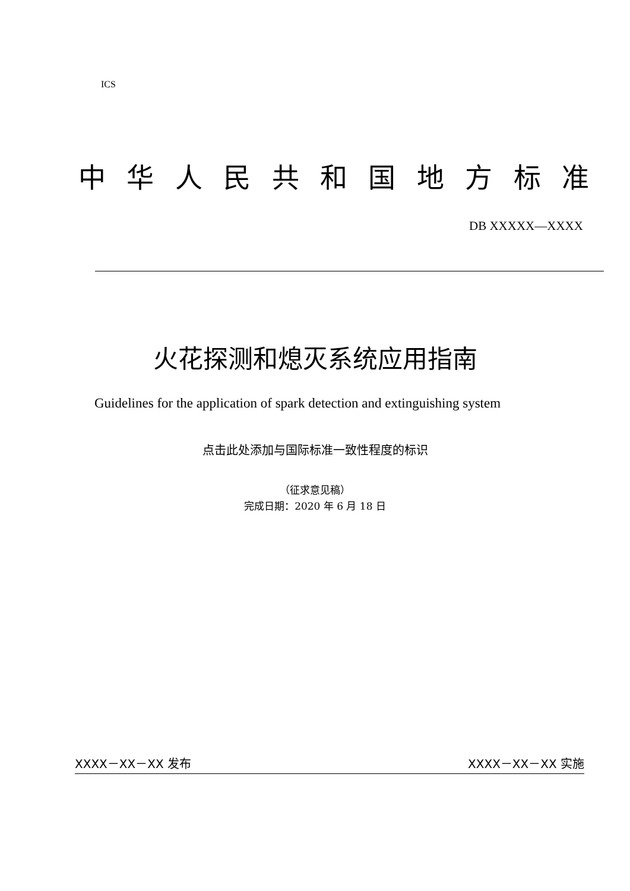ICS
中华人民共和国地方标准
DB XXXXX—XXXX
火花探测和熄灭系统应用指南
Guidelines for the application of spark detection and extinguishing system
点击此处添加与国际标准一致性程度的标识
（征求意见稿）
完成日期：2020 年 6 月 18 日
XXXX－XX－XX 发布 XXXX－XX－XX 实施